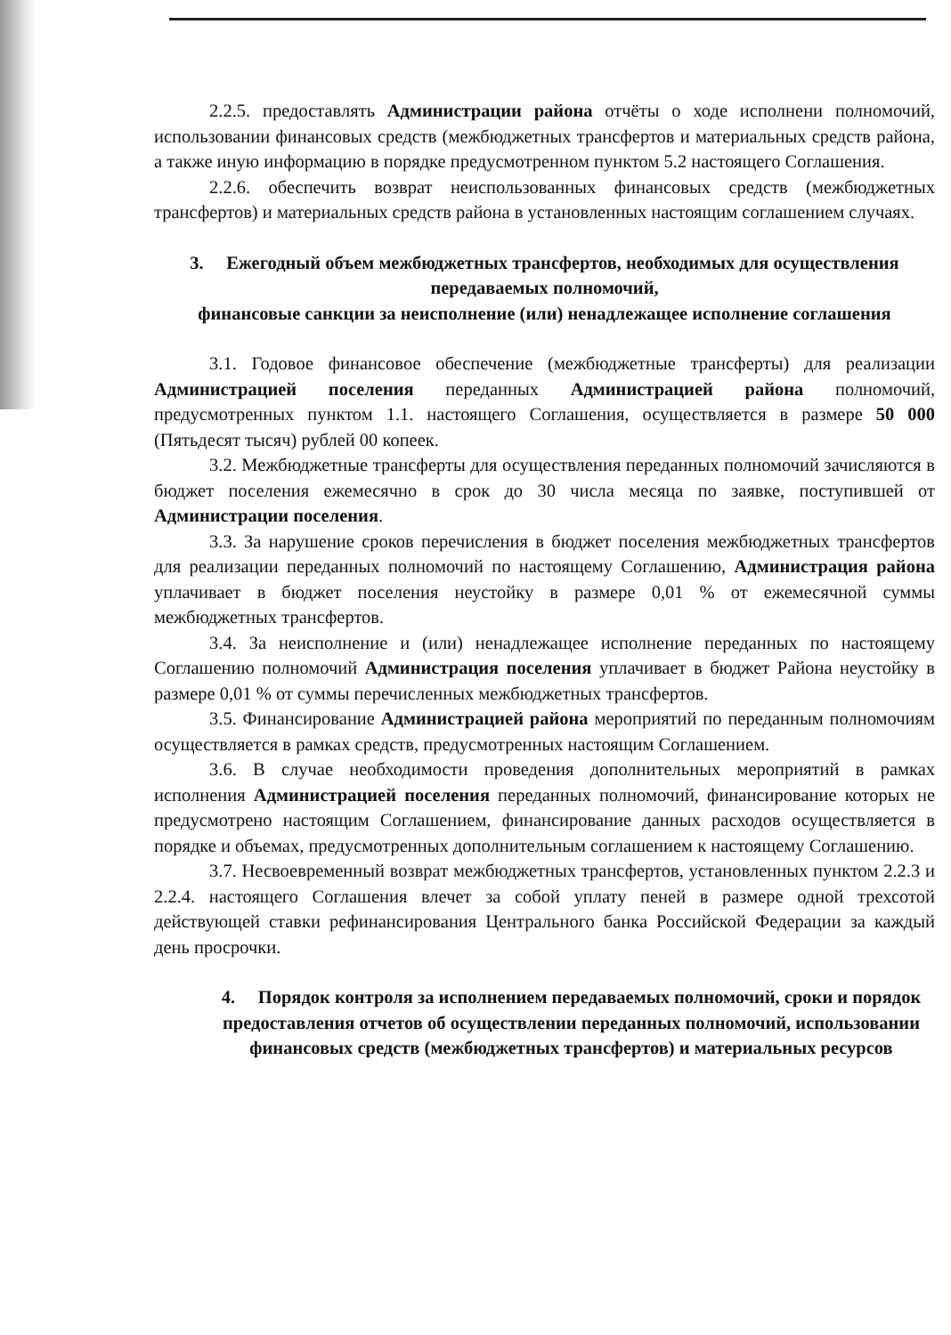2.2.5. предоставлять Администрации района отчёты о ходе исполнени полномочий, использовании финансовых средств (межбюджетных трансфертов и материальных средств района, а также иную информацию в порядке предусмотренном пунктом 5.2 настоящего Соглашения.
2.2.6. обеспечить возврат неиспользованных финансовых средств (межбюджетных трансфертов) и материальных средств района в установленных настоящим соглашением случаях.
3. Ежегодный объем межбюджетных трансфертов, необходимых для осуществления передаваемых полномочий,
финансовые санкции за неисполнение (или) ненадлежащее исполнение соглашения
3.1. Годовое финансовое обеспечение (межбюджетные трансферты) для реализации Администрацией поселения переданных Администрацией района полномочий, предусмотренных пунктом 1.1. настоящего Соглашения, осуществляется в размере 50 000 (Пятьдесят тысяч) рублей 00 копеек.
3.2. Межбюджетные трансферты для осуществления переданных полномочий зачисляются в бюджет поселения ежемесячно в срок до 30 числа месяца по заявке, поступившей от Администрации поселения.
3.3. За нарушение сроков перечисления в бюджет поселения межбюджетных трансфертов для реализации переданных полномочий по настоящему Соглашению, Администрация района уплачивает в бюджет поселения неустойку в размере 0,01 % от ежемесячной суммы межбюджетных трансфертов.
3.4. За неисполнение и (или) ненадлежащее исполнение переданных по настоящему Соглашению полномочий Администрация поселения уплачивает в бюджет Района неустойку в размере 0,01 % от суммы перечисленных межбюджетных трансфертов.
3.5. Финансирование Администрацией района мероприятий по переданным полномочиям осуществляется в рамках средств, предусмотренных настоящим Соглашением.
3.6. В случае необходимости проведения дополнительных мероприятий в рамках исполнения Администрацией поселения переданных полномочий, финансирование которых не предусмотрено настоящим Соглашением, финансирование данных расходов осуществляется в порядке и объемах, предусмотренных дополнительным соглашением к настоящему Соглашению.
3.7. Несвоевременный возврат межбюджетных трансфертов, установленных пунктом 2.2.3 и 2.2.4. настоящего Соглашения влечет за собой уплату пеней в размере одной трехсотой действующей ставки рефинансирования Центрального банка Российской Федерации за каждый день просрочки.
4. Порядок контроля за исполнением передаваемых полномочий, сроки и порядок предоставления отчетов об осуществлении переданных полномочий, использовании финансовых средств (межбюджетных трансфертов) и материальных ресурсов